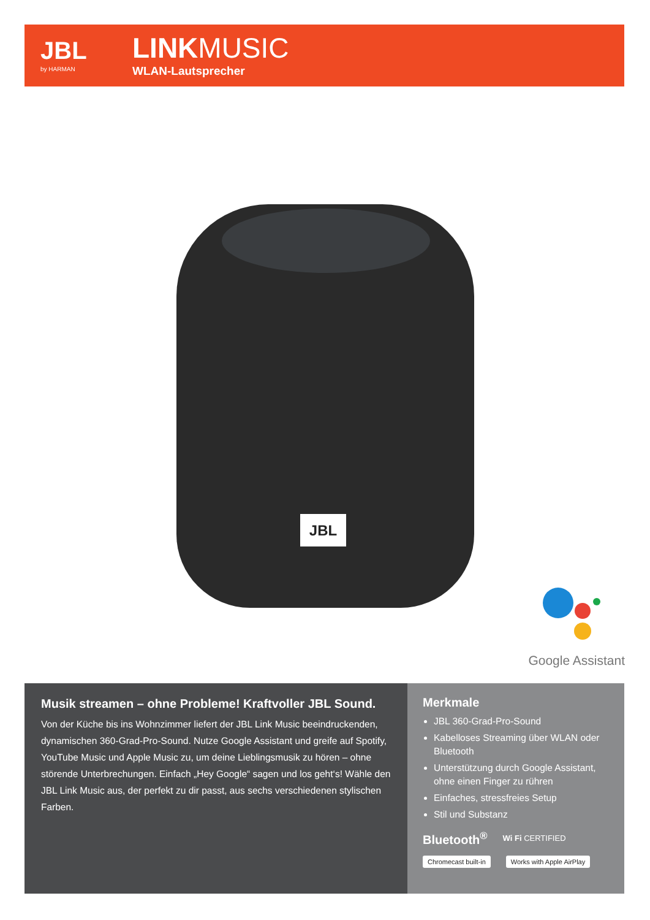JBL
by HARMAN
LINKMUSIC
WLAN-Lautsprecher
JBL
Google Assistant
Musik streamen – ohne Probleme! Kraftvoller JBL Sound.
Von der Küche bis ins Wohnzimmer liefert der JBL Link Music beeindruckenden, dynamischen 360-Grad-Pro-Sound. Nutze Google Assistant und greife auf Spotify, YouTube Music und Apple Music zu, um deine Lieblingsmusik zu hören – ohne störende Unterbrechungen. Einfach „Hey Google“ sagen und los geht‘s! Wähle den JBL Link Music aus, der perfekt zu dir passt, aus sechs verschiedenen stylischen Farben.
Merkmale
JBL 360-Grad-Pro-Sound
Kabelloses Streaming über WLAN oder Bluetooth
Unterstützung durch Google Assistant, ohne einen Finger zu rühren
Einfaches, stressfreies Setup
Stil und Substanz
Bluetooth<sup>®</sup> Wi Fi CERTIFIED
Chromecast built-in Works with Apple AirPlay